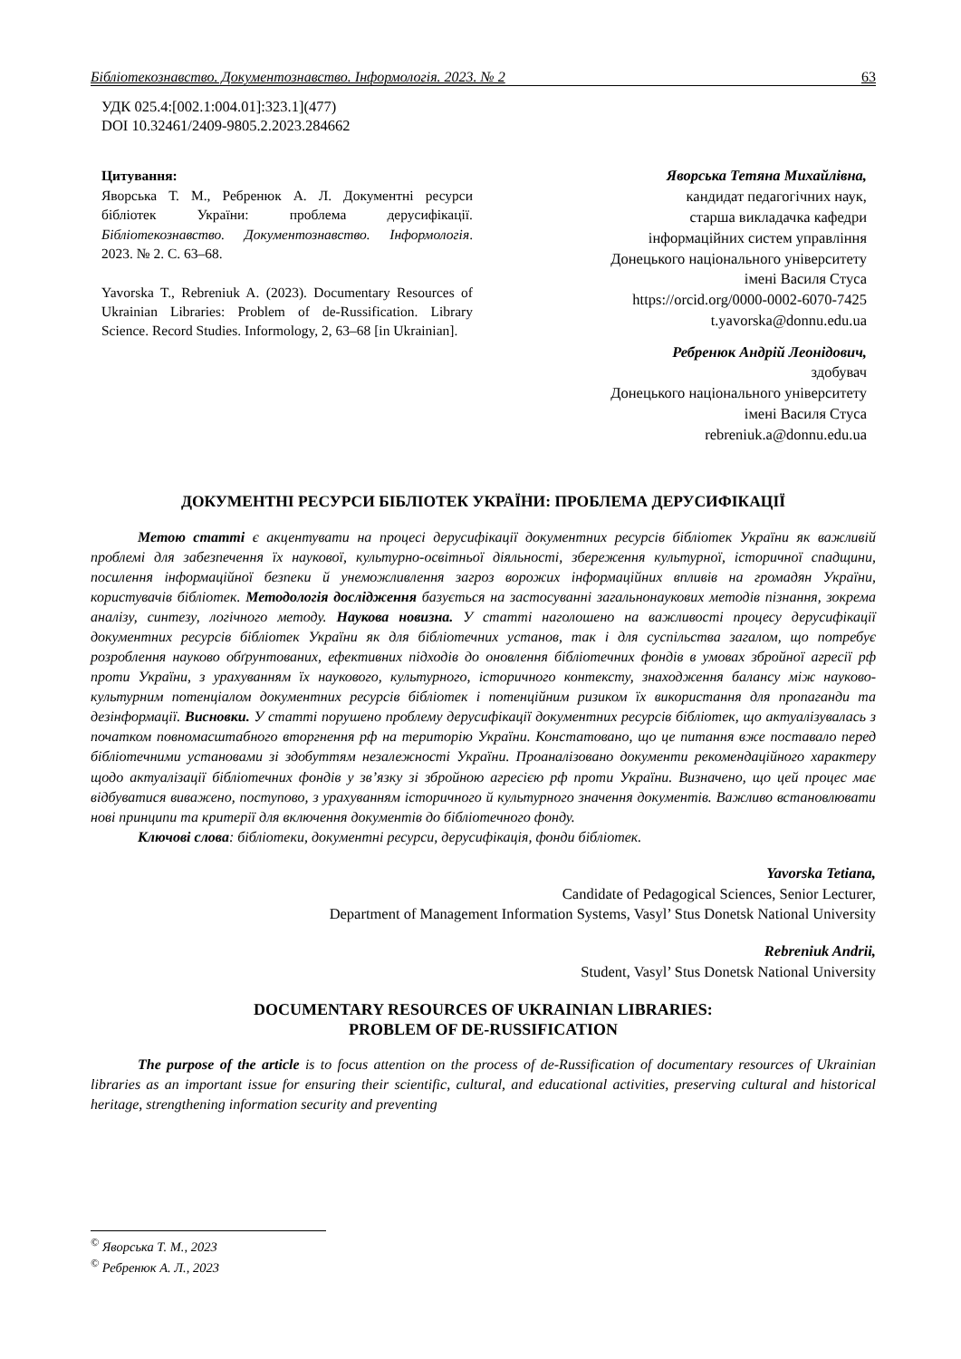Бібліотекознавство. Документознавство. Інформологія. 2023. № 2 63
УДК 025.4:[002.1:004.01]:323.1](477)
DOI 10.32461/2409-9805.2.2023.284662
Цитування:
Яворська Т. М., Ребренюк А. Л. Документні ресурси бібліотек України: проблема дерусифікації. Бібліотекознавство. Документознавство. Інформологія. 2023. № 2. С. 63–68.
Yavorska T., Rebreniuk A. (2023). Documentary Resources of Ukrainian Libraries: Problem of de-Russification. Library Science. Record Studies. Informology, 2, 63–68 [in Ukrainian].
Яворська Тетяна Михайлівна,
кандидат педагогічних наук,
старша викладачка кафедри
інформаційних систем управління
Донецького національного університету
імені Василя Стуса
https://orcid.org/0000-0002-6070-7425
t.yavorska@donnu.edu.ua
Ребренюк Андрій Леонідович,
здобувач
Донецького національного університету
імені Василя Стуса
rebreniuk.a@donnu.edu.ua
ДОКУМЕНТНІ РЕСУРСИ БІБЛІОТЕК УКРАЇНИ: ПРОБЛЕМА ДЕРУСИФІКАЦІЇ
Метою статті є акцентувати на процесі дерусифікації документних ресурсів бібліотек України як важливій проблемі для забезпечення їх наукової, культурно-освітньої діяльності, збереження культурної, історичної спадщини, посилення інформаційної безпеки й унеможливлення загроз ворожих інформаційних впливів на громадян України, користувачів бібліотек. Методологія дослідження базується на застосуванні загальнонаукових методів пізнання, зокрема аналізу, синтезу, логічного методу. Наукова новизна. У статті наголошено на важливості процесу дерусифікації документних ресурсів бібліотек України як для бібліотечних установ, так і для суспільства загалом, що потребує розроблення науково обґрунтованих, ефективних підходів до оновлення бібліотечних фондів в умовах збройної агресії рф проти України, з урахуванням їх наукового, культурного, історичного контексту, знаходження балансу між науково-культурним потенціалом документних ресурсів бібліотек і потенційним ризиком їх використання для пропаганди та дезінформації. Висновки. У статті порушено проблему дерусифікації документних ресурсів бібліотек, що актуалізувалась з початком повномасштабного вторгнення рф на територію України. Констатовано, що це питання вже поставало перед бібліотечними установами зі здобуттям незалежності України. Проаналізовано документи рекомендаційного характеру щодо актуалізації бібліотечних фондів у зв’язку зі збройною агресією рф проти України. Визначено, що цей процес має відбуватися виважено, поступово, з урахуванням історичного й культурного значення документів. Важливо встановлювати нові принципи та критерії для включення документів до бібліотечного фонду.
Ключові слова: бібліотеки, документні ресурси, дерусифікація, фонди бібліотек.
Yavorska Tetiana,
Candidate of Pedagogical Sciences, Senior Lecturer,
Department of Management Information Systems, Vasyl’ Stus Donetsk National University
Rebreniuk Andrii,
Student, Vasyl’ Stus Donetsk National University
DOCUMENTARY RESOURCES OF UKRAINIAN LIBRARIES:
PROBLEM OF DE-RUSSIFICATION
The purpose of the article is to focus attention on the process of de-Russification of documentary resources of Ukrainian libraries as an important issue for ensuring their scientific, cultural, and educational activities, preserving cultural and historical heritage, strengthening information security and preventing
<sup>©</sup> Яворська Т. М., 2023
<sup>©</sup> Ребренюк А. Л., 2023